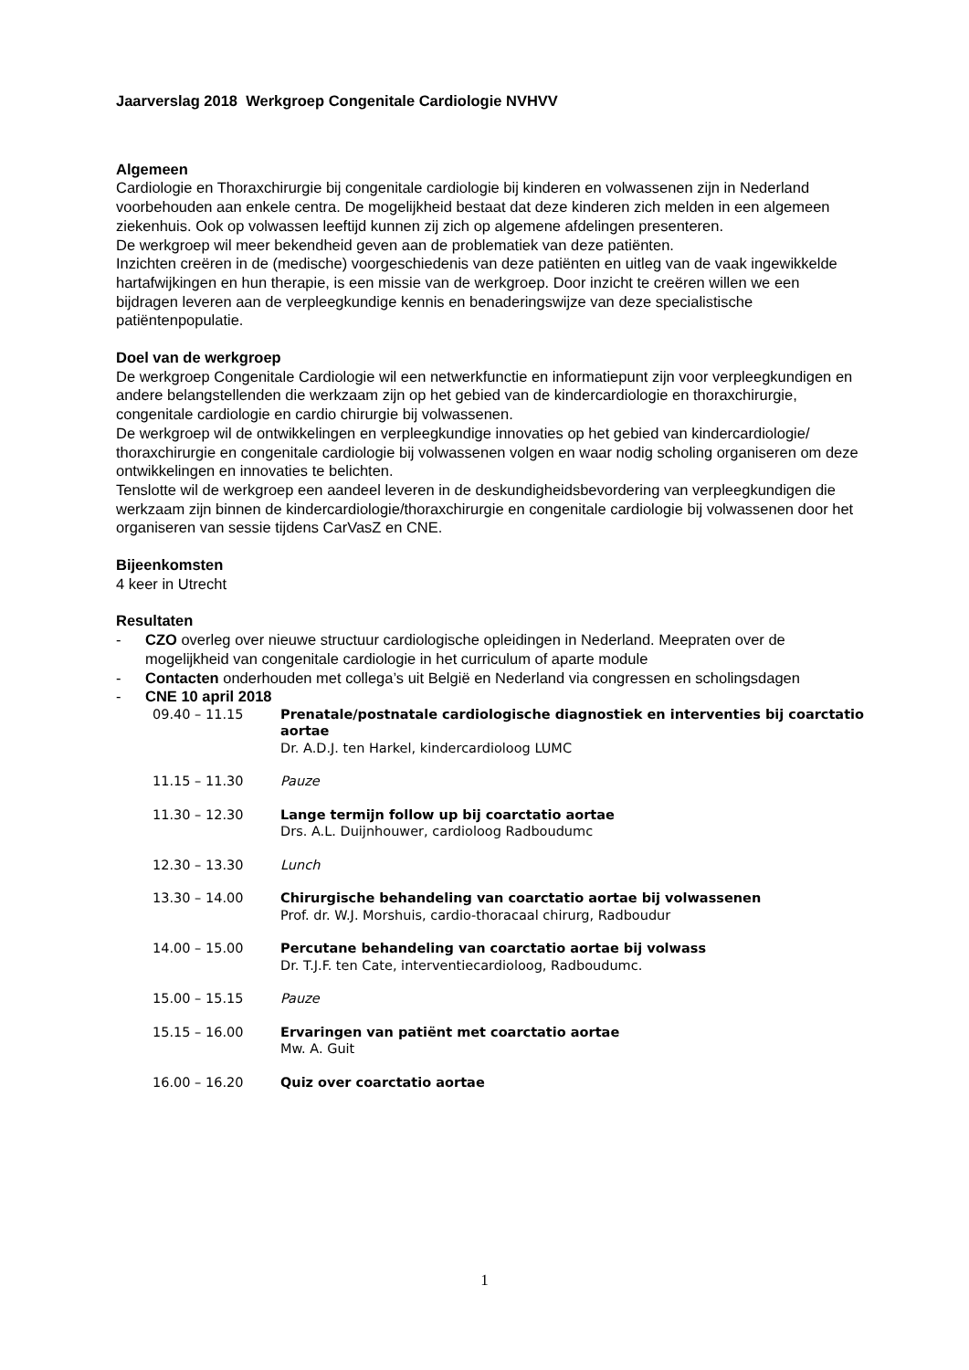Jaarverslag 2018 Werkgroep Congenitale Cardiologie NVHVV
Algemeen
Cardiologie en Thoraxchirurgie bij congenitale cardiologie bij kinderen en volwassenen zijn in Nederland voorbehouden aan enkele centra. De mogelijkheid bestaat dat deze kinderen zich melden in een algemeen ziekenhuis. Ook op volwassen leeftijd kunnen zij zich op algemene afdelingen presenteren.
De werkgroep wil meer bekendheid geven aan de problematiek van deze patiënten.
Inzichten creëren in de (medische) voorgeschiedenis van deze patiënten en uitleg van de vaak ingewikkelde hartafwijkingen en hun therapie, is een missie van de werkgroep. Door inzicht te creëren willen we een bijdragen leveren aan de verpleegkundige kennis en benaderingswijze van deze specialistische patiëntenpopulatie.
Doel van de werkgroep
De werkgroep Congenitale Cardiologie wil een netwerkfunctie en informatiepunt zijn voor verpleegkundigen en andere belangstellenden die werkzaam zijn op het gebied van de kindercardiologie en thoraxchirurgie, congenitale cardiologie en cardio chirurgie bij volwassenen.
De werkgroep wil de ontwikkelingen en verpleegkundige innovaties op het gebied van kindercardiologie/ thoraxchirurgie en congenitale cardiologie bij volwassenen volgen en waar nodig scholing organiseren om deze ontwikkelingen en innovaties te belichten.
Tenslotte wil de werkgroep een aandeel leveren in de deskundigheidsbevordering van verpleegkundigen die werkzaam zijn binnen de kindercardiologie/thoraxchirurgie en congenitale cardiologie bij volwassenen door het organiseren van sessie tijdens CarVasZ en CNE.
Bijeenkomsten
4 keer in Utrecht
Resultaten
- CZO overleg over nieuwe structuur cardiologische opleidingen in Nederland. Meepraten over de mogelijkheid van congenitale cardiologie in het curriculum of aparte module
- Contacten onderhouden met collega’s uit België en Nederland via congressen en scholingsdagen
- CNE 10 april 2018
| 09.40 – 11.15 | Prenatale/postnatale cardiologische diagnostiek en interventies bij coarctatio aortae Dr. A.D.J. ten Harkel, kindercardioloog LUMC |
| 11.15 – 11.30 | Pauze |
| 11.30 – 12.30 | Lange termijn follow up bij coarctatio aortae Drs. A.L. Duijnhouwer, cardioloog Radboudumc |
| 12.30 – 13.30 | Lunch |
| 13.30 – 14.00 | Chirurgische behandeling van coarctatio aortae bij volwassenen Prof. dr. W.J. Morshuis, cardio-thoracaal chirurg, Radboudur |
| 14.00 – 15.00 | Percutane behandeling van coarctatio aortae bij volwass Dr. T.J.F. ten Cate, interventiecardioloog, Radboudumc. |
| 15.00 – 15.15 | Pauze |
| 15.15 – 16.00 | Ervaringen van patiënt met coarctatio aortae Mw. A. Guit |
| 16.00 – 16.20 | Quiz over coarctatio aortae |
1